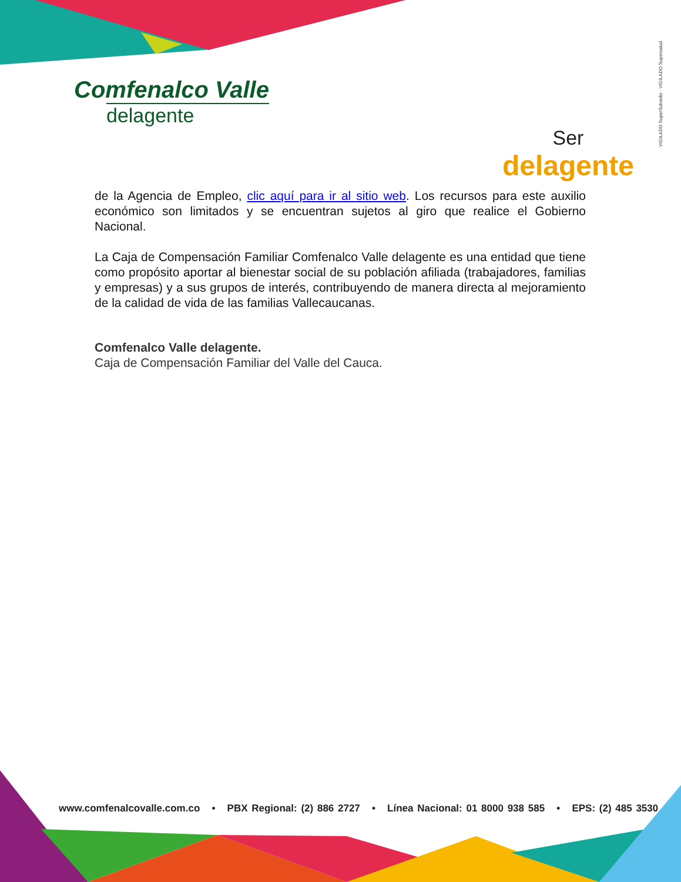Comfenalco Valle
delagente
Ser
delagente
VIGILADO SuperSubsidio · VIGILADO Supersalud
de la Agencia de Empleo, clic aquí para ir al sitio web. Los recursos para este auxilio económico son limitados y se encuentran sujetos al giro que realice el Gobierno Nacional.
La Caja de Compensación Familiar Comfenalco Valle delagente es una entidad que tiene como propósito aportar al bienestar social de su población afiliada (trabajadores, familias y empresas) y a sus grupos de interés, contribuyendo de manera directa al mejoramiento de la calidad de vida de las familias Vallecaucanas.
Comfenalco Valle delagente.
Caja de Compensación Familiar del Valle del Cauca.
www.comfenalcovalle.com.co • PBX Regional: (2) 886 2727 • Línea Nacional: 01 8000 938 585 • EPS: (2) 485 3530